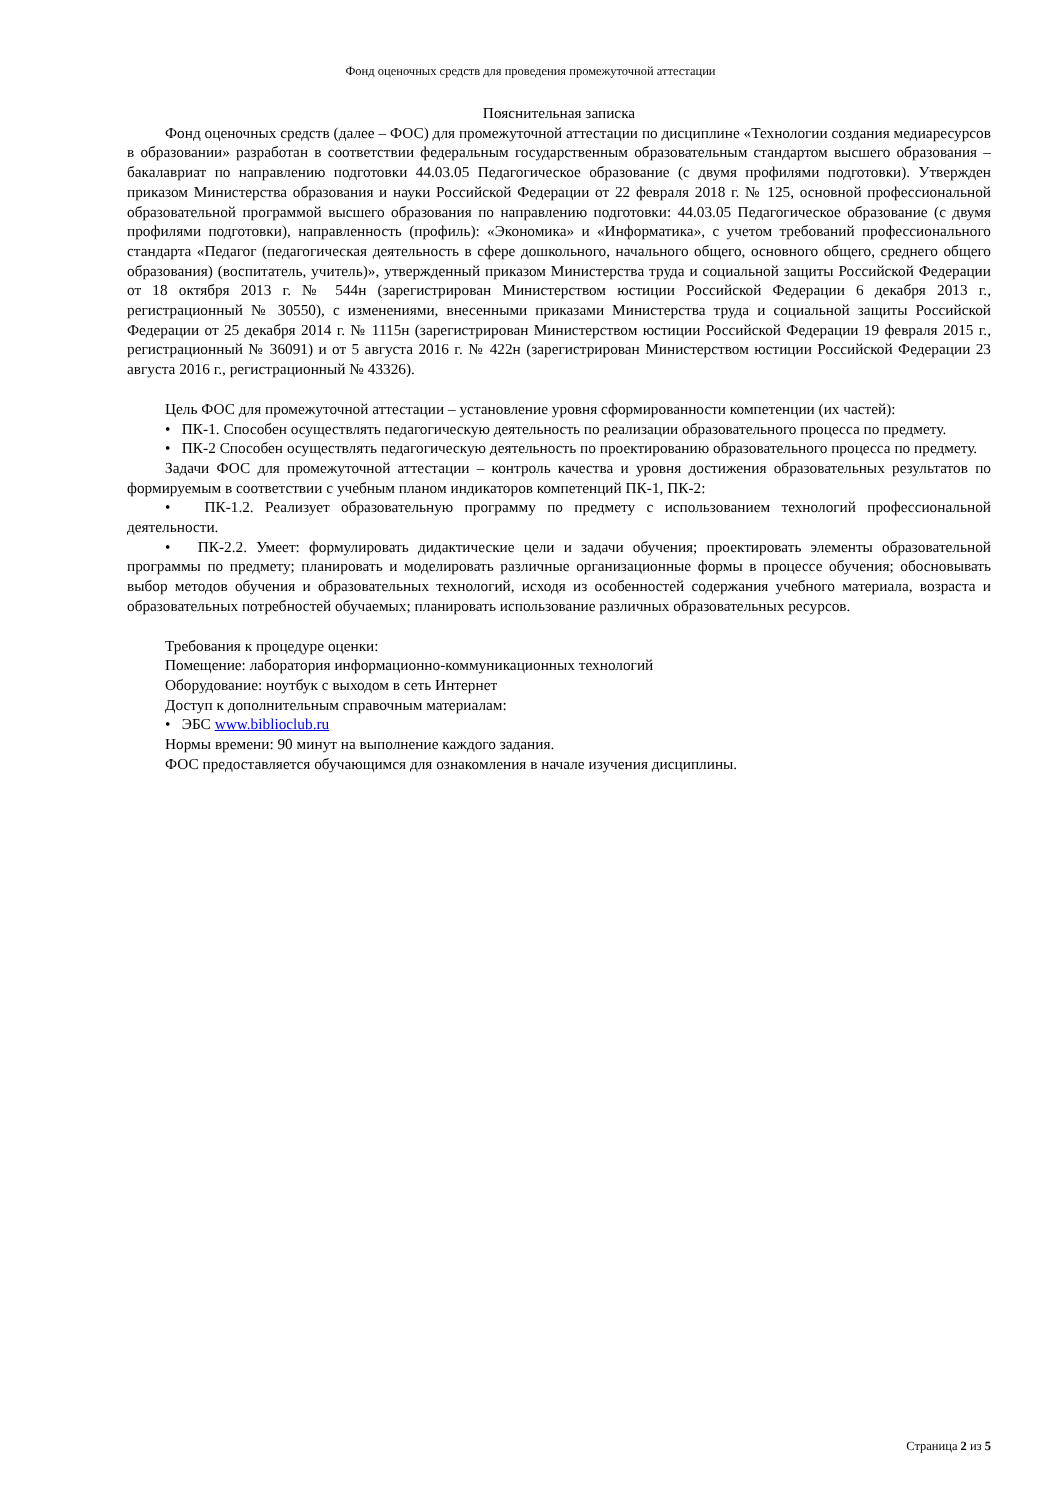Фонд оценочных средств для проведения промежуточной аттестации
Пояснительная записка
Фонд оценочных средств (далее – ФОС) для промежуточной аттестации по дисциплине «Технологии создания медиаресурсов в образовании» разработан в соответствии федеральным государственным образовательным стандартом высшего образования – бакалавриат по направлению подготовки 44.03.05 Педагогическое образование (с двумя профилями подготовки). Утвержден приказом Министерства образования и науки Российской Федерации от 22 февраля 2018 г. № 125, основной профессиональной образовательной программой высшего образования по направлению подготовки: 44.03.05 Педагогическое образование (с двумя профилями подготовки), направленность (профиль): «Экономика» и «Информатика», с учетом требований профессионального стандарта «Педагог (педагогическая деятельность в сфере дошкольного, начального общего, основного общего, среднего общего образования) (воспитатель, учитель)», утвержденный приказом Министерства труда и социальной защиты Российской Федерации от 18 октября 2013 г. № 544н (зарегистрирован Министерством юстиции Российской Федерации 6 декабря 2013 г., регистрационный № 30550), с изменениями, внесенными приказами Министерства труда и социальной защиты Российской Федерации от 25 декабря 2014 г. № 1115н (зарегистрирован Министерством юстиции Российской Федерации 19 февраля 2015 г., регистрационный № 36091) и от 5 августа 2016 г. № 422н (зарегистрирован Министерством юстиции Российской Федерации 23 августа 2016 г., регистрационный № 43326).
Цель ФОС для промежуточной аттестации – установление уровня сформированности компетенции (их частей):
• ПК-1. Способен осуществлять педагогическую деятельность по реализации образовательного процесса по предмету.
• ПК-2 Способен осуществлять педагогическую деятельность по проектированию образовательного процесса по предмету.
Задачи ФОС для промежуточной аттестации – контроль качества и уровня достижения образовательных результатов по формируемым в соответствии с учебным планом индикаторов компетенций ПК-1, ПК-2:
• ПК-1.2. Реализует образовательную программу по предмету с использованием технологий профессиональной деятельности.
• ПК-2.2. Умеет: формулировать дидактические цели и задачи обучения; проектировать элементы образовательной программы по предмету; планировать и моделировать различные организационные формы в процессе обучения; обосновывать выбор методов обучения и образовательных технологий, исходя из особенностей содержания учебного материала, возраста и образовательных потребностей обучаемых; планировать использование различных образовательных ресурсов.
Требования к процедуре оценки:
Помещение: лаборатория информационно-коммуникационных технологий
Оборудование: ноутбук с выходом в сеть Интернет
Доступ к дополнительным справочным материалам:
• ЭБС www.biblioclub.ru
Нормы времени: 90 минут на выполнение каждого задания.
ФОС предоставляется обучающимся для ознакомления в начале изучения дисциплины.
Страница 2 из 5